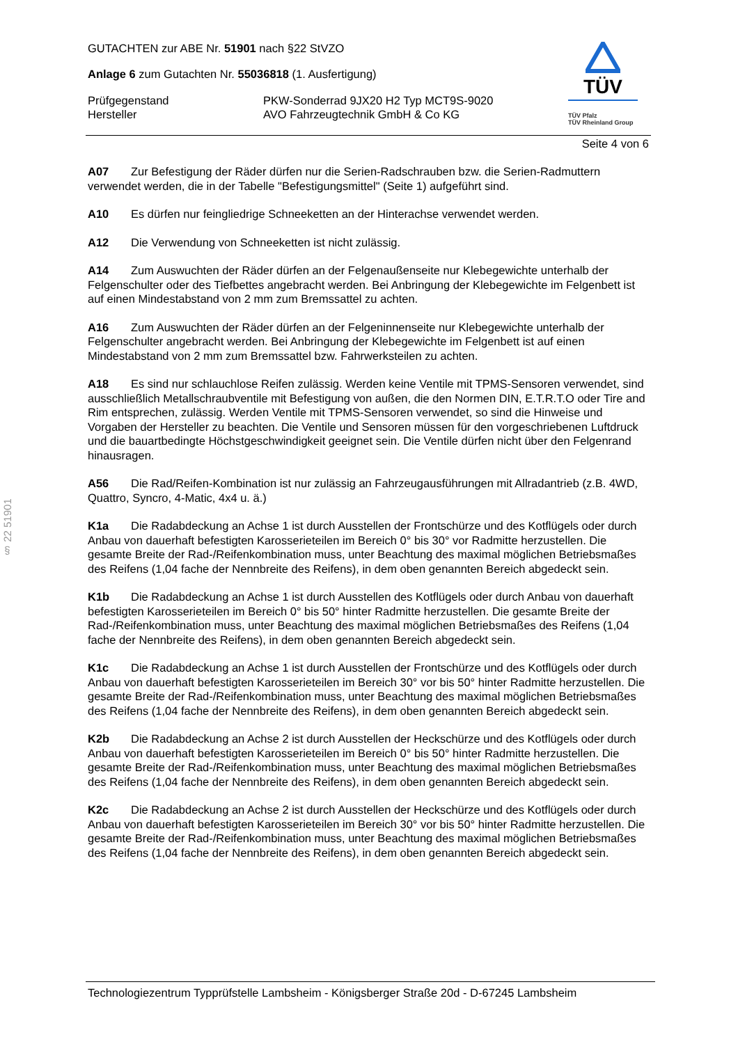§ 22 51901
TÜV
TÜV Pfalz
TÜV Rheinland Group
GUTACHTEN zur ABE Nr. 51901 nach §22 StVZO
Anlage 6 zum Gutachten Nr. 55036818 (1. Ausfertigung)
Prüfgegenstand PKW-Sonderrad 9JX20 H2 Typ MCT9S-9020
Hersteller AVO Fahrzeugtechnik GmbH & Co KG
Seite 4 von 6
A07 Zur Befestigung der Räder dürfen nur die Serien-Radschrauben bzw. die Serien-Radmuttern verwendet werden, die in der Tabelle "Befestigungsmittel" (Seite 1) aufgeführt sind.
A10 Es dürfen nur feingliedrige Schneeketten an der Hinterachse verwendet werden.
A12 Die Verwendung von Schneeketten ist nicht zulässig.
A14 Zum Auswuchten der Räder dürfen an der Felgenaußenseite nur Klebegewichte unterhalb der Felgenschulter oder des Tiefbettes angebracht werden. Bei Anbringung der Klebegewichte im Felgenbett ist auf einen Mindestabstand von 2 mm zum Bremssattel zu achten.
A16 Zum Auswuchten der Räder dürfen an der Felgeninnenseite nur Klebegewichte unterhalb der Felgenschulter angebracht werden. Bei Anbringung der Klebegewichte im Felgenbett ist auf einen Mindestabstand von 2 mm zum Bremssattel bzw. Fahrwerksteilen zu achten.
A18 Es sind nur schlauchlose Reifen zulässig. Werden keine Ventile mit TPMS-Sensoren verwendet, sind ausschließlich Metallschraubventile mit Befestigung von außen, die den Normen DIN, E.T.R.T.O oder Tire and Rim entsprechen, zulässig. Werden Ventile mit TPMS-Sensoren verwendet, so sind die Hinweise und Vorgaben der Hersteller zu beachten. Die Ventile und Sensoren müssen für den vorgeschriebenen Luftdruck und die bauartbedingte Höchstgeschwindigkeit geeignet sein. Die Ventile dürfen nicht über den Felgenrand hinausragen.
A56 Die Rad/Reifen-Kombination ist nur zulässig an Fahrzeugausführungen mit Allradantrieb (z.B. 4WD, Quattro, Syncro, 4-Matic, 4x4 u. ä.)
K1a Die Radabdeckung an Achse 1 ist durch Ausstellen der Frontschürze und des Kotflügels oder durch Anbau von dauerhaft befestigten Karosserieteilen im Bereich 0° bis 30° vor Radmitte herzustellen. Die gesamte Breite der Rad-/Reifenkombination muss, unter Beachtung des maximal möglichen Betriebsmaßes des Reifens (1,04 fache der Nennbreite des Reifens), in dem oben genannten Bereich abgedeckt sein.
K1b Die Radabdeckung an Achse 1 ist durch Ausstellen des Kotflügels oder durch Anbau von dauerhaft befestigten Karosserieteilen im Bereich 0° bis 50° hinter Radmitte herzustellen. Die gesamte Breite der Rad-/Reifenkombination muss, unter Beachtung des maximal möglichen Betriebsmaßes des Reifens (1,04 fache der Nennbreite des Reifens), in dem oben genannten Bereich abgedeckt sein.
K1c Die Radabdeckung an Achse 1 ist durch Ausstellen der Frontschürze und des Kotflügels oder durch Anbau von dauerhaft befestigten Karosserieteilen im Bereich 30° vor bis 50° hinter Radmitte herzustellen. Die gesamte Breite der Rad-/Reifenkombination muss, unter Beachtung des maximal möglichen Betriebsmaßes des Reifens (1,04 fache der Nennbreite des Reifens), in dem oben genannten Bereich abgedeckt sein.
K2b Die Radabdeckung an Achse 2 ist durch Ausstellen der Heckschürze und des Kotflügels oder durch Anbau von dauerhaft befestigten Karosserieteilen im Bereich 0° bis 50° hinter Radmitte herzustellen. Die gesamte Breite der Rad-/Reifenkombination muss, unter Beachtung des maximal möglichen Betriebsmaßes des Reifens (1,04 fache der Nennbreite des Reifens), in dem oben genannten Bereich abgedeckt sein.
K2c Die Radabdeckung an Achse 2 ist durch Ausstellen der Heckschürze und des Kotflügels oder durch Anbau von dauerhaft befestigten Karosserieteilen im Bereich 30° vor bis 50° hinter Radmitte herzustellen. Die gesamte Breite der Rad-/Reifenkombination muss, unter Beachtung des maximal möglichen Betriebsmaßes des Reifens (1,04 fache der Nennbreite des Reifens), in dem oben genannten Bereich abgedeckt sein.
Technologiezentrum Typprüfstelle Lambsheim - Königsberger Straße 20d - D-67245 Lambsheim